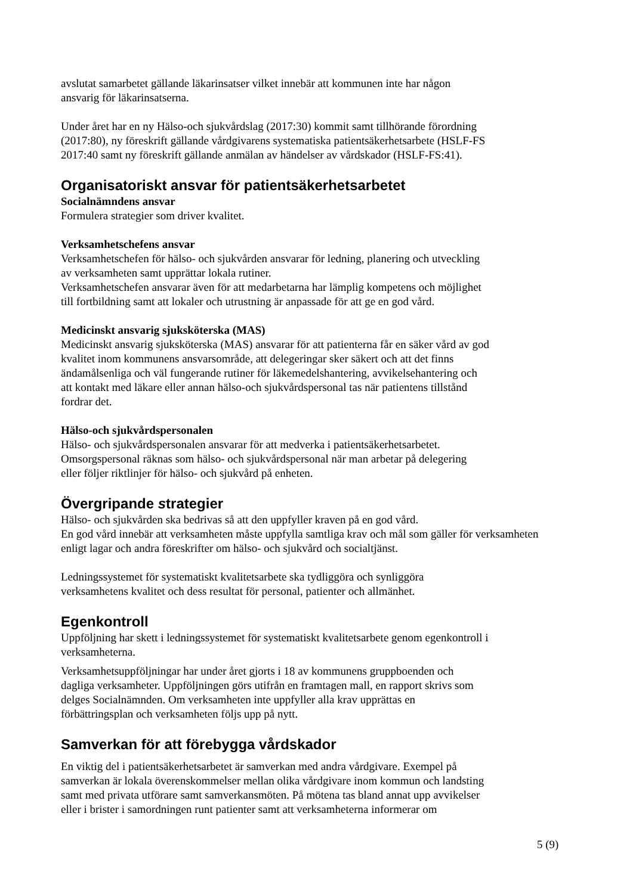avslutat samarbetet gällande läkarinsatser vilket innebär att kommunen inte har någon
ansvarig för läkarinsatserna.
Under året har en ny Hälso-och sjukvårdslag (2017:30) kommit samt tillhörande förordning
(2017:80), ny föreskrift gällande vårdgivarens systematiska patientsäkerhetsarbete (HSLF-FS
2017:40 samt ny föreskrift gällande anmälan av händelser av vårdskador (HSLF-FS:41).
Organisatoriskt ansvar för patientsäkerhetsarbetet
Socialnämndens ansvar
Formulera strategier som driver kvalitet.
Verksamhetschefens ansvar
Verksamhetschefen för hälso- och sjukvården ansvarar för ledning, planering och utveckling
av verksamheten samt upprättar lokala rutiner.
Verksamhetschefen ansvarar även för att medarbetarna har lämplig kompetens och möjlighet
till fortbildning samt att lokaler och utrustning är anpassade för att ge en god vård.
Medicinskt ansvarig sjuksköterska (MAS)
Medicinskt ansvarig sjuksköterska (MAS) ansvarar för att patienterna får en säker vård av god
kvalitet inom kommunens ansvarsområde, att delegeringar sker säkert och att det finns
ändamålsenliga och väl fungerande rutiner för läkemedelshantering, avvikelsehantering och
att kontakt med läkare eller annan hälso-och sjukvårdspersonal tas när patientens tillstånd
fordrar det.
Hälso-och sjukvårdspersonalen
Hälso- och sjukvårdspersonalen ansvarar för att medverka i patientsäkerhetsarbetet.
Omsorgspersonal räknas som hälso- och sjukvårdspersonal när man arbetar på delegering
eller följer riktlinjer för hälso- och sjukvård på enheten.
Övergripande strategier
Hälso- och sjukvården ska bedrivas så att den uppfyller kraven på en god vård.
En god vård innebär att verksamheten måste uppfylla samtliga krav och mål som gäller för verksamheten
enligt lagar och andra föreskrifter om hälso- och sjukvård och socialtjänst.
Ledningssystemet för systematiskt kvalitetsarbete ska tydliggöra och synliggöra
verksamhetens kvalitet och dess resultat för personal, patienter och allmänhet.
Egenkontroll
Uppföljning har skett i ledningssystemet för systematiskt kvalitetsarbete genom egenkontroll i
verksamheterna.
Verksamhetsuppföljningar har under året gjorts i 18 av kommunens gruppboenden och
dagliga verksamheter. Uppföljningen görs utifrån en framtagen mall, en rapport skrivs som
delges Socialnämnden. Om verksamheten inte uppfyller alla krav upprättas en
förbättringsplan och verksamheten följs upp på nytt.
Samverkan för att förebygga vårdskador
En viktig del i patientsäkerhetsarbetet är samverkan med andra vårdgivare. Exempel på
samverkan är lokala överenskommelser mellan olika vårdgivare inom kommun och landsting
samt med privata utförare samt samverkansmöten. På mötena tas bland annat upp avvikelser
eller i brister i samordningen runt patienter samt att verksamheterna informerar om
5 (9)